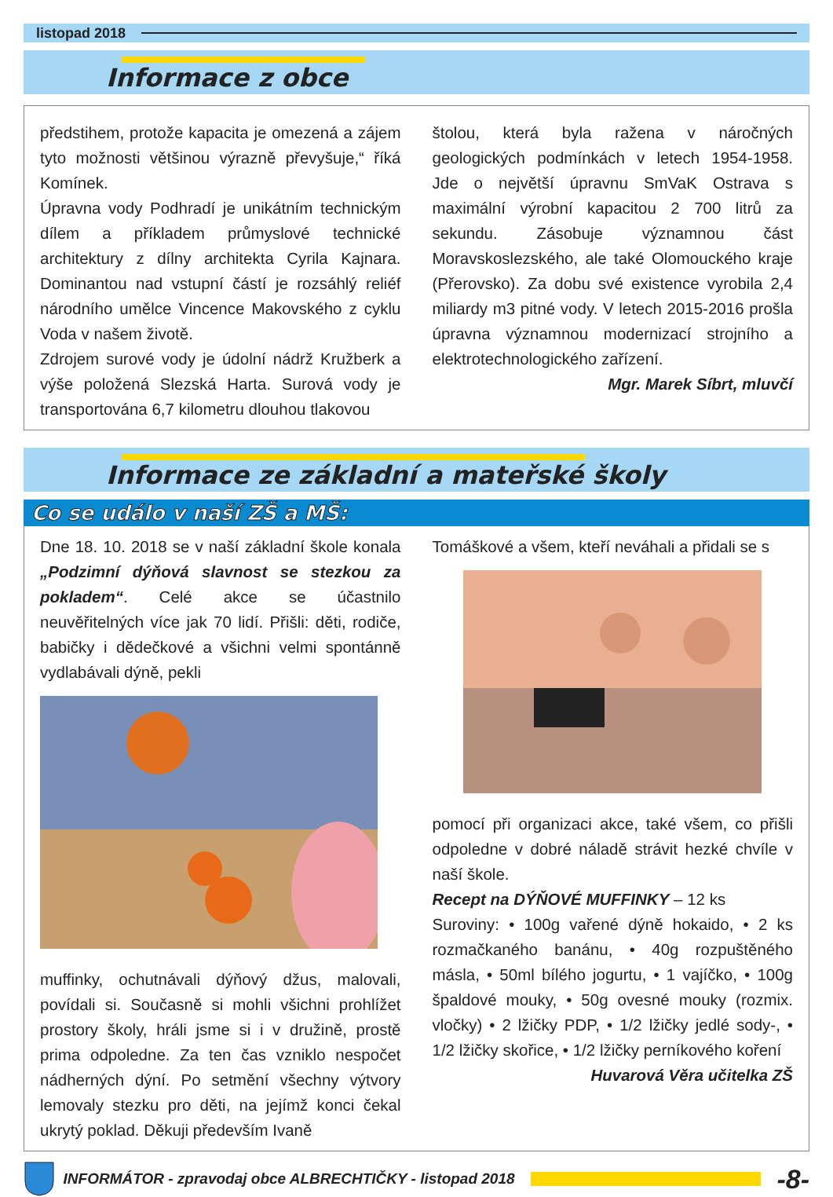listopad 2018
Informace z obce
předstihem, protože kapacita je omezená a zájem tyto možnosti většinou výrazně převyšuje,“ říká Komínek.
Úpravna vody Podhradí je unikátním technickým dílem a příkladem průmyslové technické architektury z dílny architekta Cyrila Kajnara. Dominantou nad vstupní částí je rozsáhlý reliéf národního umělce Vincence Makovského z cyklu Voda v našem životě.
Zdrojem surové vody je údolní nádrž Kružberk a výše položená Slezská Harta. Surová vody je transportována 6,7 kilometru dlouhou tlakovou
štolou, která byla ražena v náročných geologických podmínkách v letech 1954-1958. Jde o největší úpravnu SmVaK Ostrava s maximální výrobní kapacitou 2 700 litrů za sekundu. Zásobuje významnou část Moravskoslezského, ale také Olomouckého kraje (Přerovsko). Za dobu své existence vyrobila 2,4 miliardy m3 pitné vody. V letech 2015-2016 prošla úpravna významnou modernizací strojního a elektrotechnologického zařízení.
Mgr. Marek Síbrt, mluvčí
Informace ze základní a mateřské školy
Co se událo v naší ZŠ a MŠ:
Dne 18. 10. 2018 se v naší základní škole konala „Podzimní dýňová slavnost se stezkou za pokladem“. Celé akce se účastnilo neuvěřitelných více jak 70 lidí. Přišli: děti, rodiče, babičky i dědečkové a všichni velmi spontánně vydlabávali dýně, pekli
muffinky, ochutnávali dýňový džus, malovali, povídali si. Současně si mohli všichni prohlížet prostory školy, hráli jsme si i v družině, prostě prima odpoledne. Za ten čas vzniklo nespočet nádherných dýní. Po setmění všechny výtvory lemovaly stezku pro děti, na jejímž konci čekal ukrytý poklad. Děkuji především Ivaně
Tomáškové a všem, kteří neváhali a přidali se s
pomocí při organizaci akce, také všem, co přišli odpoledne v dobré náladě strávit hezké chvíle v naší škole.
Recept na DÝŇOVÉ MUFFINKY – 12 ks
Suroviny: • 100g vařené dýně hokaido, • 2 ks rozmačkaného banánu, • 40g rozpuštěného másla, • 50ml bílého jogurtu, • 1 vajíčko, • 100g špaldové mouky, • 50g ovesné mouky (rozmix. vločky) • 2 lžičky PDP, • 1/2 lžičky jedlé sody-, • 1/2 lžičky skořice, • 1/2 lžičky perníkového koření
Huvarová Věra učitelka ZŠ
INFORMÁTOR - zpravodaj obce ALBRECHTIČKY - listopad 2018
-8-